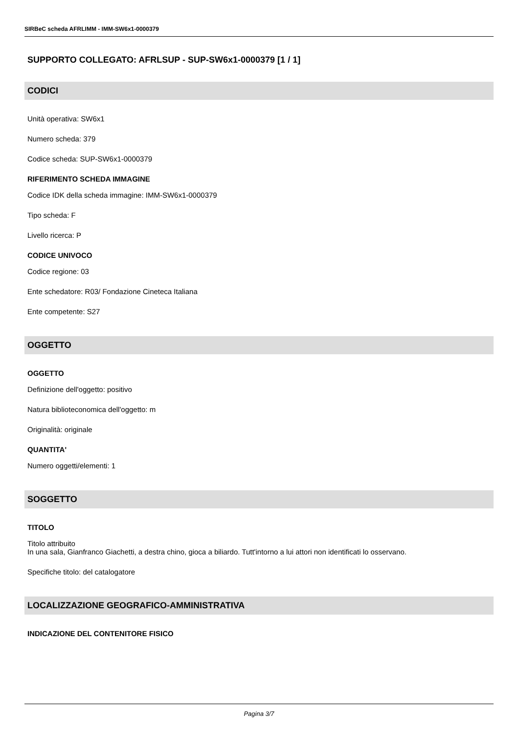SIRBeC scheda AFRLIMM - IMM-SW6x1-0000379
SUPPORTO COLLEGATO: AFRLSUP - SUP-SW6x1-0000379 [1 / 1]
CODICI
Unità operativa: SW6x1
Numero scheda: 379
Codice scheda: SUP-SW6x1-0000379
RIFERIMENTO SCHEDA IMMAGINE
Codice IDK della scheda immagine: IMM-SW6x1-0000379
Tipo scheda: F
Livello ricerca: P
CODICE UNIVOCO
Codice regione: 03
Ente schedatore: R03/ Fondazione Cineteca Italiana
Ente competente: S27
OGGETTO
OGGETTO
Definizione dell'oggetto: positivo
Natura biblioteconomica dell'oggetto: m
Originalità: originale
QUANTITA'
Numero oggetti/elementi: 1
SOGGETTO
TITOLO
Titolo attribuito
In una sala, Gianfranco Giachetti, a destra chino, gioca a biliardo. Tutt'intorno a lui attori non identificati lo osservano.
Specifiche titolo: del catalogatore
LOCALIZZAZIONE GEOGRAFICO-AMMINISTRATIVA
INDICAZIONE DEL CONTENITORE FISICO
Pagina 3/7